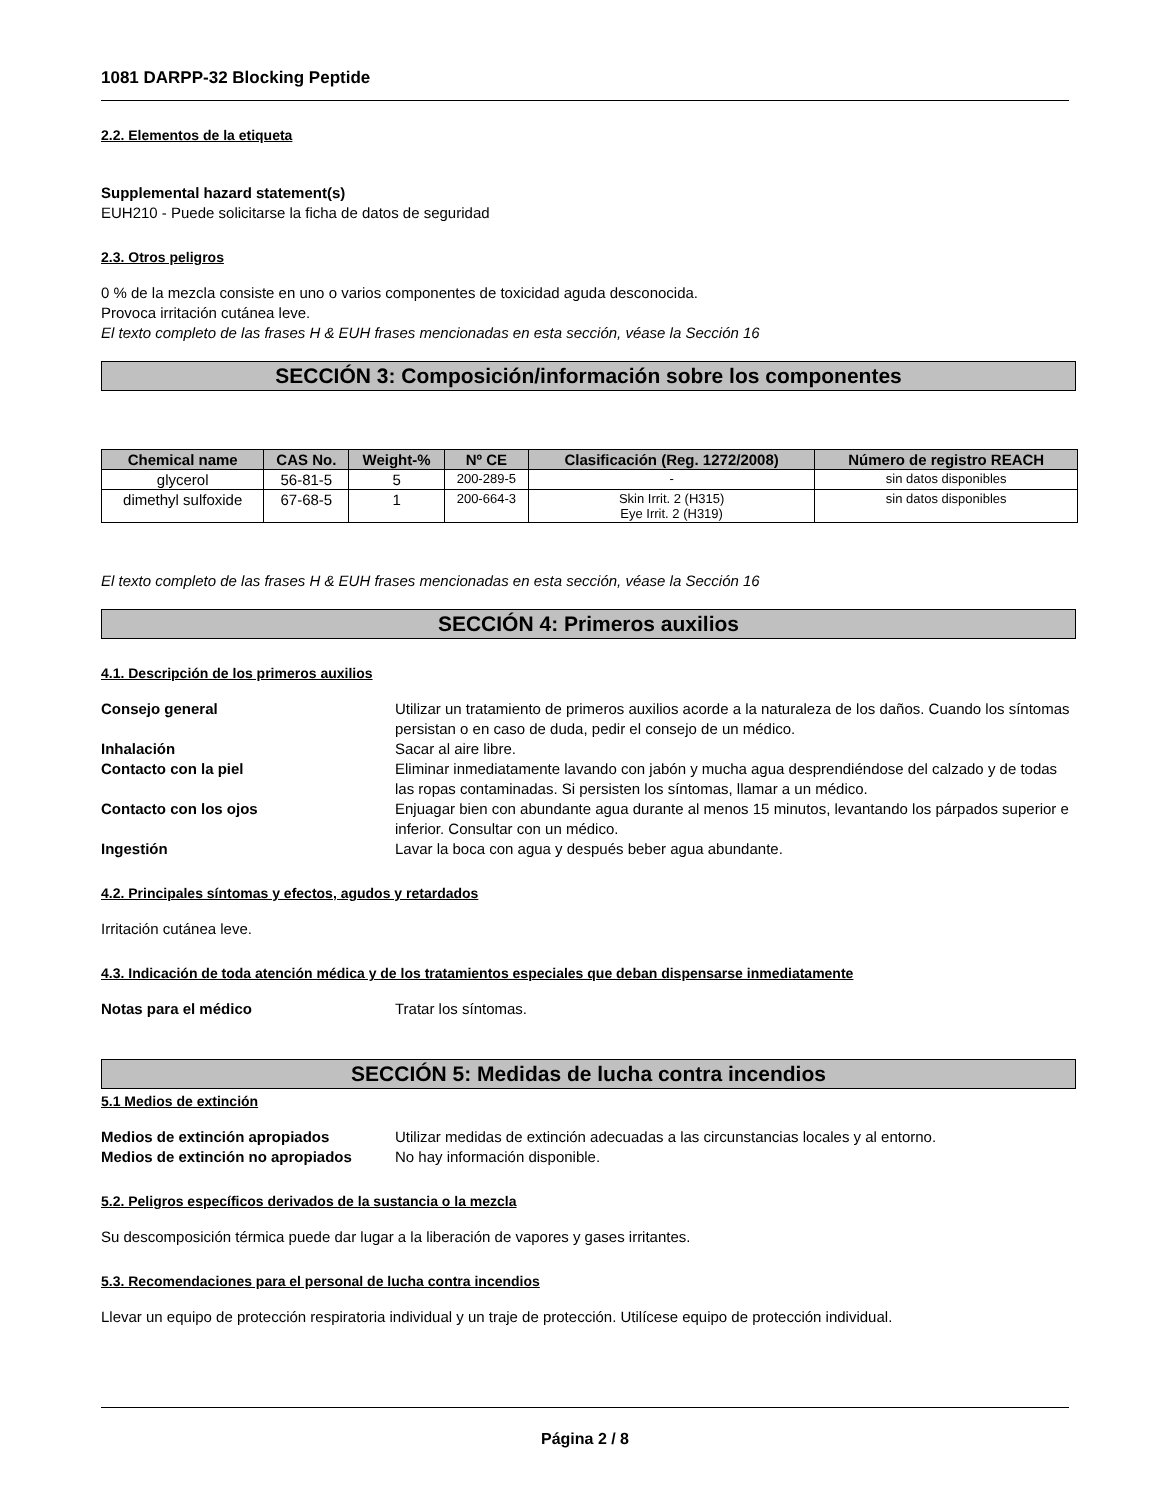1081 DARPP-32 Blocking Peptide
2.2. Elementos de la etiqueta
Supplemental hazard statement(s)
EUH210 - Puede solicitarse la ficha de datos de seguridad
2.3. Otros peligros
0 % de la mezcla consiste en uno o varios componentes de toxicidad aguda desconocida.
Provoca irritación cutánea leve.
El texto completo de las frases H & EUH frases mencionadas en esta sección, véase la Sección 16
SECCIÓN 3: Composición/información sobre los componentes
| Chemical name | CAS No. | Weight-% | Nº CE | Clasificación (Reg. 1272/2008) | Número de registro REACH |
| --- | --- | --- | --- | --- | --- |
| glycerol | 56-81-5 | 5 | 200-289-5 | - | sin datos disponibles |
| dimethyl sulfoxide | 67-68-5 | 1 | 200-664-3 | Skin Irrit. 2 (H315) Eye Irrit. 2 (H319) | sin datos disponibles |
El texto completo de las frases H & EUH frases mencionadas en esta sección, véase la Sección 16
SECCIÓN 4: Primeros auxilios
4.1. Descripción de los primeros auxilios
| Consejo general | Utilizar un tratamiento de primeros auxilios acorde a la naturaleza de los daños. Cuando los síntomas persistan o en caso de duda, pedir el consejo de un médico. |
| Inhalación | Sacar al aire libre. |
| Contacto con la piel | Eliminar inmediatamente lavando con jabón y mucha agua desprendiéndose del calzado y de todas las ropas contaminadas. Si persisten los síntomas, llamar a un médico. |
| Contacto con los ojos | Enjuagar bien con abundante agua durante al menos 15 minutos, levantando los párpados superior e inferior. Consultar con un médico. |
| Ingestión | Lavar la boca con agua y después beber agua abundante. |
4.2. Principales síntomas y efectos, agudos y retardados
Irritación cutánea leve.
4.3. Indicación de toda atención médica y de los tratamientos especiales que deban dispensarse inmediatamente
| Notas para el médico | Tratar los síntomas. |
SECCIÓN 5: Medidas de lucha contra incendios
5.1 Medios de extinción
| Medios de extinción apropiados | Utilizar medidas de extinción adecuadas a las circunstancias locales y al entorno. |
| Medios de extinción no apropiados | No hay información disponible. |
5.2. Peligros específicos derivados de la sustancia o la mezcla
Su descomposición térmica puede dar lugar a la liberación de vapores y gases irritantes.
5.3. Recomendaciones para el personal de lucha contra incendios
Llevar un equipo de protección respiratoria individual y un traje de protección. Utilícese equipo de protección individual.
Página 2 / 8